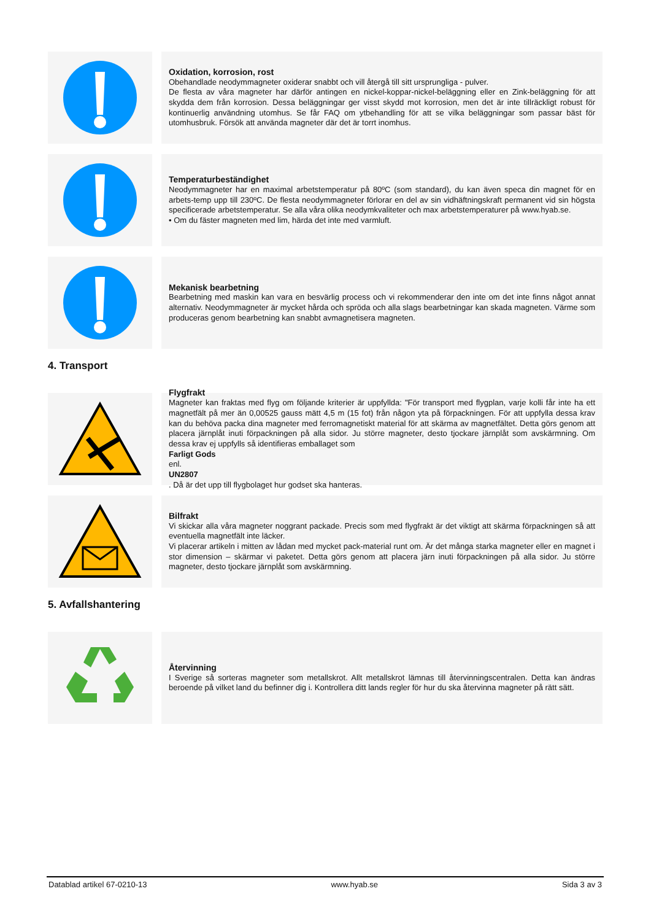Oxidation, korrosion, rost
Obehandlade neodymmagneter oxiderar snabbt och vill återgå till sitt ursprungliga - pulver.
De flesta av våra magneter har därför antingen en nickel-koppar-nickel-beläggning eller en Zink-beläggning för att skydda dem från korrosion. Dessa beläggningar ger visst skydd mot korrosion, men det är inte tillräckligt robust för kontinuerlig användning utomhus. Se får FAQ om ytbehandling för att se vilka beläggningar som passar bäst för utomhusbruk. Försök att använda magneter där det är torrt inomhus.
Temperaturbeständighet
Neodymmagneter har en maximal arbetstemperatur på 80ºC (som standard), du kan även speca din magnet för en arbets-temp upp till 230ºC. De flesta neodymmagneter förlorar en del av sin vidhäftningskraft permanent vid sin högsta specificerade arbetstemperatur. Se alla våra olika neodymkvaliteter och max arbetstemperaturer på www.hyab.se.
• Om du fäster magneten med lim, härda det inte med varmluft.
Mekanisk bearbetning
Bearbetning med maskin kan vara en besvärlig process och vi rekommenderar den inte om det inte finns något annat alternativ. Neodymmagneter är mycket hårda och spröda och alla slags bearbetningar kan skada magneten. Värme som produceras genom bearbetning kan snabbt avmagnetisera magneten.
4. Transport
Flygfrakt
Magneter kan fraktas med flyg om följande kriterier är uppfyllda: "För transport med flygplan, varje kolli får inte ha ett magnetfält på mer än 0,00525 gauss mätt 4,5 m (15 fot) från någon yta på förpackningen. För att uppfylla dessa krav kan du behöva packa dina magneter med ferromagnetiskt material för att skärma av magnetfältet. Detta görs genom att placera järnplåt inuti förpackningen på alla sidor. Ju större magneter, desto tjockare järnplåt som avskärmning. Om dessa krav ej uppfylls så identifieras emballaget som
Farligt Gods
enl.
UN2807. Då är det upp till flygbolaget hur godset ska hanteras.
Bilfrakt
Vi skickar alla våra magneter noggrant packade. Precis som med flygfrakt är det viktigt att skärma förpackningen så att eventuella magnetfält inte läcker.
Vi placerar artikeln i mitten av lådan med mycket pack-material runt om. Är det många starka magneter eller en magnet i stor dimension – skärmar vi paketet. Detta görs genom att placera järn inuti förpackningen på alla sidor. Ju större magneter, desto tjockare järnplåt som avskärmning.
5. Avfallshantering
Återvinning
I Sverige så sorteras magneter som metallskrot. Allt metallskrot lämnas till återvinningscentralen. Detta kan ändras beroende på vilket land du befinner dig i. Kontrollera ditt lands regler för hur du ska återvinna magneter på rätt sätt.
Datablad artikel 67-0210-13 www.hyab.se Sida 3 av 3